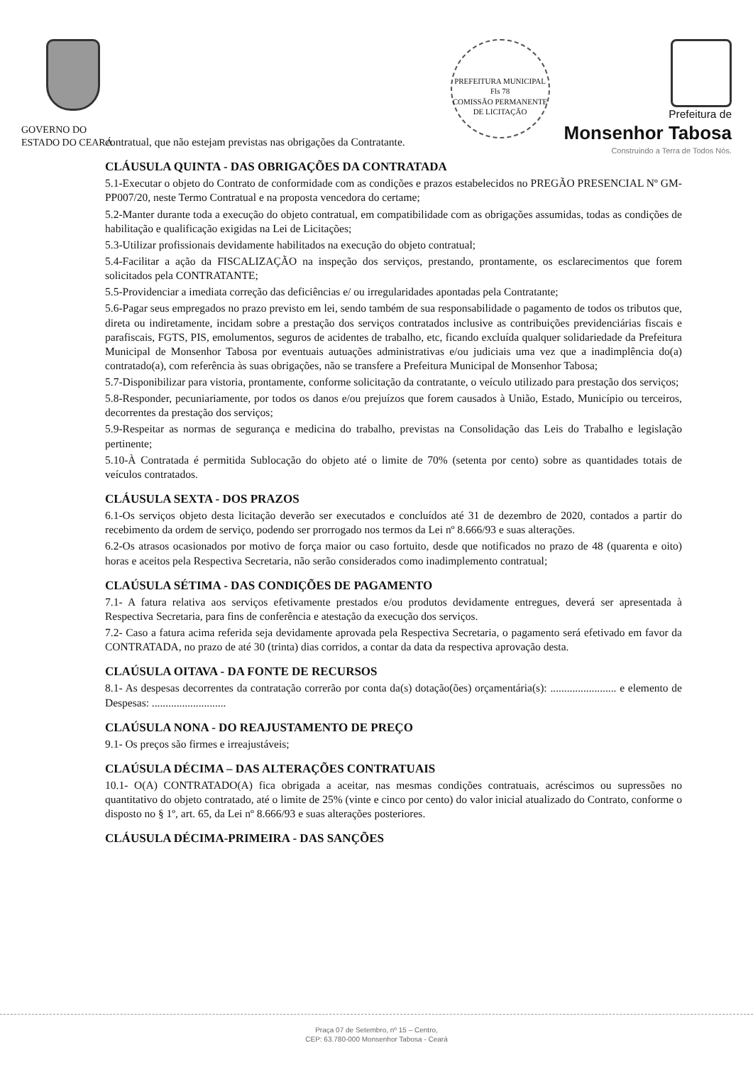GOVERNO DO
ESTADO DO CEARÁ
PREFEITURA MUNICIPAL
Fls 78
COMISSÃO PERMANENTE DE LICITAÇÃO
Prefeitura de
Monsenhor Tabosa
Construindo a Terra de Todos Nós.
contratual, que não estejam previstas nas obrigações da Contratante.
CLÁUSULA QUINTA - DAS OBRIGAÇÕES DA CONTRATADA
5.1-Executar o objeto do Contrato de conformidade com as condições e prazos estabelecidos no PREGÃO PRESENCIAL Nº GM-PP007/20, neste Termo Contratual e na proposta vencedora do certame;
5.2-Manter durante toda a execução do objeto contratual, em compatibilidade com as obrigações assumidas, todas as condições de habilitação e qualificação exigidas na Lei de Licitações;
5.3-Utilizar profissionais devidamente habilitados na execução do objeto contratual;
5.4-Facilitar a ação da FISCALIZAÇÃO na inspeção dos serviços, prestando, prontamente, os esclarecimentos que forem solicitados pela CONTRATANTE;
5.5-Providenciar a imediata correção das deficiências e/ ou irregularidades apontadas pela Contratante;
5.6-Pagar seus empregados no prazo previsto em lei, sendo também de sua responsabilidade o pagamento de todos os tributos que, direta ou indiretamente, incidam sobre a prestação dos serviços contratados inclusive as contribuições previdenciárias fiscais e parafiscais, FGTS, PIS, emolumentos, seguros de acidentes de trabalho, etc, ficando excluída qualquer solidariedade da Prefeitura Municipal de Monsenhor Tabosa por eventuais autuações administrativas e/ou judiciais uma vez que a inadimplência do(a) contratado(a), com referência às suas obrigações, não se transfere a Prefeitura Municipal de Monsenhor Tabosa;
5.7-Disponibilizar para vistoria, prontamente, conforme solicitação da contratante, o veículo utilizado para prestação dos serviços;
5.8-Responder, pecuniariamente, por todos os danos e/ou prejuízos que forem causados à União, Estado, Município ou terceiros, decorrentes da prestação dos serviços;
5.9-Respeitar as normas de segurança e medicina do trabalho, previstas na Consolidação das Leis do Trabalho e legislação pertinente;
5.10-À Contratada é permitida Sublocação do objeto até o limite de 70% (setenta por cento) sobre as quantidades totais de veículos contratados.
CLÁUSULA SEXTA - DOS PRAZOS
6.1-Os serviços objeto desta licitação deverão ser executados e concluídos até 31 de dezembro de 2020, contados a partir do recebimento da ordem de serviço, podendo ser prorrogado nos termos da Lei nº 8.666/93 e suas alterações.
6.2-Os atrasos ocasionados por motivo de força maior ou caso fortuito, desde que notificados no prazo de 48 (quarenta e oito) horas e aceitos pela Respectiva Secretaria, não serão considerados como inadimplemento contratual;
CLAÚSULA SÉTIMA - DAS CONDIÇÕES DE PAGAMENTO
7.1- A fatura relativa aos serviços efetivamente prestados e/ou produtos devidamente entregues, deverá ser apresentada à Respectiva Secretaria, para fins de conferência e atestação da execução dos serviços.
7.2- Caso a fatura acima referida seja devidamente aprovada pela Respectiva Secretaria, o pagamento será efetivado em favor da CONTRATADA, no prazo de até 30 (trinta) dias corridos, a contar da data da respectiva aprovação desta.
CLAÚSULA OITAVA - DA FONTE DE RECURSOS
8.1- As despesas decorrentes da contratação correrão por conta da(s) dotação(ões) orçamentária(s): ........................ e elemento de Despesas: ...........................
CLAÚSULA NONA - DO REAJUSTAMENTO DE PREÇO
9.1- Os preços são firmes e irreajustáveis;
CLAÚSULA DÉCIMA – DAS ALTERAÇÕES CONTRATUAIS
10.1- O(A) CONTRATADO(A) fica obrigada a aceitar, nas mesmas condições contratuais, acréscimos ou supressões no quantitativo do objeto contratado, até o limite de 25% (vinte e cinco por cento) do valor inicial atualizado do Contrato, conforme o disposto no § 1º, art. 65, da Lei nº 8.666/93 e suas alterações posteriores.
CLÁUSULA DÉCIMA-PRIMEIRA - DAS SANÇÕES
Praça 07 de Setembro, nº 15 – Centro,
CEP: 63.780-000 Monsenhor Tabosa - Ceará